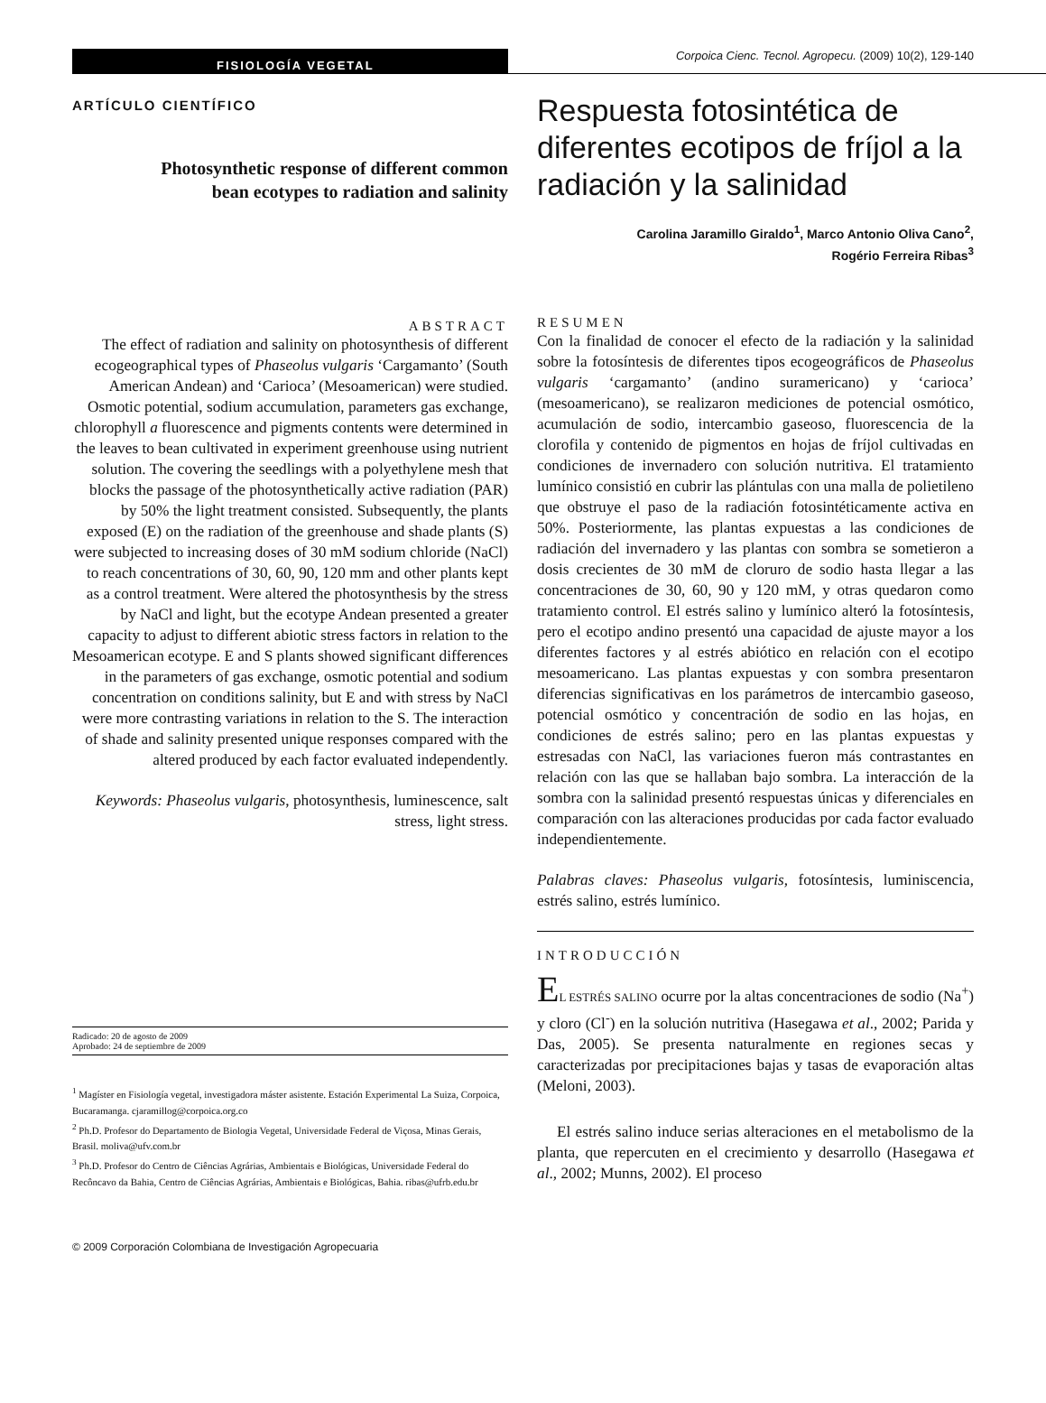FISIOLOGÍA VEGETAL
Corpoica Cienc. Tecnol. Agropecu. (2009) 10(2), 129-140
ARTÍCULO CIENTÍFICO
Photosynthetic response of different common
bean ecotypes to radiation and salinity
ABSTRACT
The effect of radiation and salinity on photosynthesis of different ecogeographical types of Phaseolus vulgaris ‘Cargamanto’ (South American Andean) and ‘Carioca’ (Mesoamerican) were studied. Osmotic potential, sodium accumulation, parameters gas exchange, chlorophyll a fluorescence and pigments contents were determined in the leaves to bean cultivated in experiment greenhouse using nutrient solution. The covering the seedlings with a polyethylene mesh that blocks the passage of the photosynthetically active radiation (PAR) by 50% the light treatment consisted. Subsequently, the plants exposed (E) on the radiation of the greenhouse and shade plants (S) were subjected to increasing doses of 30 mM sodium chloride (NaCl) to reach concentrations of 30, 60, 90, 120 mm and other plants kept as a control treatment. Were altered the photosynthesis by the stress by NaCl and light, but the ecotype Andean presented a greater capacity to adjust to different abiotic stress factors in relation to the Mesoamerican ecotype. E and S plants showed significant differences in the parameters of gas exchange, osmotic potential and sodium concentration on conditions salinity, but E and with stress by NaCl were more contrasting variations in relation to the S. The interaction of shade and salinity presented unique responses compared with the altered produced by each factor evaluated independently.
Keywords: Phaseolus vulgaris, photosynthesis, luminescence, salt stress, light stress.
Radicado: 20 de agosto de 2009
Aprobado: 24 de septiembre de 2009
<sup>1</sup> Magíster en Fisiología vegetal, investigadora máster asistente. Estación Experimental La Suiza, Corpoica, Bucaramanga. cjaramillog@corpoica.org.co
<sup>2</sup> Ph.D. Profesor do Departamento de Biologia Vegetal, Universidade Federal de Viçosa, Minas Gerais, Brasil. moliva@ufv.com.br
<sup>3</sup> Ph.D. Profesor do Centro de Ciências Agrárias, Ambientais e Biológicas, Universidade Federal do Recôncavo da Bahia, Centro de Ciências Agrárias, Ambientais e Biológicas, Bahia. ribas@ufrb.edu.br
© 2009 Corporación Colombiana de Investigación Agropecuaria
Respuesta fotosintética de diferentes ecotipos de fríjol a la radiación y la salinidad
Carolina Jaramillo Giraldo<sup>1</sup>, Marco Antonio Oliva Cano<sup>2</sup>,
Rogério Ferreira Ribas<sup>3</sup>
RESUMEN
Con la finalidad de conocer el efecto de la radiación y la salinidad sobre la fotosíntesis de diferentes tipos ecogeográficos de Phaseolus vulgaris ‘cargamanto’ (andino suramericano) y ‘carioca’ (mesoamericano), se realizaron mediciones de potencial osmótico, acumulación de sodio, intercambio gaseoso, fluorescencia de la clorofila y contenido de pigmentos en hojas de fríjol cultivadas en condiciones de invernadero con solución nutritiva. El tratamiento lumínico consistió en cubrir las plántulas con una malla de polietileno que obstruye el paso de la radiación fotosintéticamente activa en 50%. Posteriormente, las plantas expuestas a las condiciones de radiación del invernadero y las plantas con sombra se sometieron a dosis crecientes de 30 mM de cloruro de sodio hasta llegar a las concentraciones de 30, 60, 90 y 120 mM, y otras quedaron como tratamiento control. El estrés salino y lumínico alteró la fotosíntesis, pero el ecotipo andino presentó una capacidad de ajuste mayor a los diferentes factores y al estrés abiótico en relación con el ecotipo mesoamericano. Las plantas expuestas y con sombra presentaron diferencias significativas en los parámetros de intercambio gaseoso, potencial osmótico y concentración de sodio en las hojas, en condiciones de estrés salino; pero en las plantas expuestas y estresadas con NaCl, las variaciones fueron más contrastantes en relación con las que se hallaban bajo sombra. La interacción de la sombra con la salinidad presentó respuestas únicas y diferenciales en comparación con las alteraciones producidas por cada factor evaluado independientemente.
Palabras claves: Phaseolus vulgaris, fotosíntesis, luminiscencia, estrés salino, estrés lumínico.
INTRODUCCIÓN
EL ESTRÉS SALINO ocurre por la altas concentraciones de sodio (Na<sup>+</sup>) y cloro (Cl<sup>-</sup>) en la solución nutritiva (Hasegawa et al., 2002; Parida y Das, 2005). Se presenta naturalmente en regiones secas y caracterizadas por precipitaciones bajas y tasas de evaporación altas (Meloni, 2003).
El estrés salino induce serias alteraciones en el metabolismo de la planta, que repercuten en el crecimiento y desarrollo (Hasegawa et al., 2002; Munns, 2002). El proceso